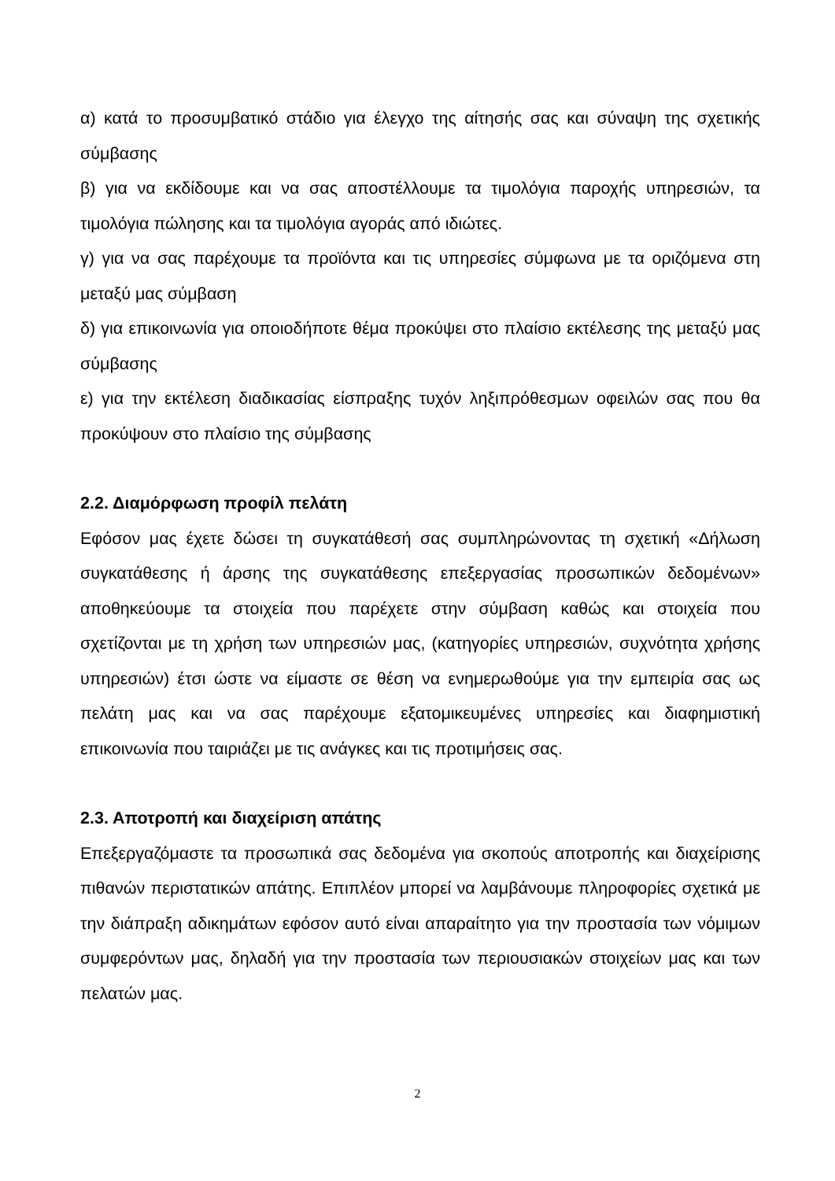α) κατά το προσυμβατικό στάδιο για έλεγχο της αίτησής σας και σύναψη της σχετικής σύμβασης
β) για να εκδίδουμε και να σας αποστέλλουμε τα τιμολόγια παροχής υπηρεσιών, τα τιμολόγια πώλησης και τα τιμολόγια αγοράς από ιδιώτες.
γ) για να σας παρέχουμε τα προϊόντα και τις υπηρεσίες σύμφωνα με τα οριζόμενα στη μεταξύ μας σύμβαση
δ) για επικοινωνία για οποιοδήποτε θέμα προκύψει στο πλαίσιο εκτέλεσης της μεταξύ μας σύμβασης
ε) για την εκτέλεση διαδικασίας είσπραξης τυχόν ληξιπρόθεσμων οφειλών σας που θα προκύψουν στο πλαίσιο της σύμβασης
2.2. Διαμόρφωση προφίλ πελάτη
Εφόσον μας έχετε δώσει τη συγκατάθεσή σας συμπληρώνοντας τη σχετική «Δήλωση συγκατάθεσης ή άρσης της συγκατάθεσης επεξεργασίας προσωπικών δεδομένων» αποθηκεύουμε τα στοιχεία που παρέχετε στην σύμβαση καθώς και στοιχεία που σχετίζονται με τη χρήση των υπηρεσιών μας, (κατηγορίες υπηρεσιών, συχνότητα χρήσης υπηρεσιών) έτσι ώστε να είμαστε σε θέση να ενημερωθούμε για την εμπειρία σας ως πελάτη μας και να σας παρέχουμε εξατομικευμένες υπηρεσίες και διαφημιστική επικοινωνία που ταιριάζει με τις ανάγκες και τις προτιμήσεις σας.
2.3. Αποτροπή και διαχείριση απάτης
Επεξεργαζόμαστε τα προσωπικά σας δεδομένα για σκοπούς αποτροπής και διαχείρισης πιθανών περιστατικών απάτης. Επιπλέον μπορεί να λαμβάνουμε πληροφορίες σχετικά με την διάπραξη αδικημάτων εφόσον αυτό είναι απαραίτητο για την προστασία των νόμιμων συμφερόντων μας, δηλαδή για την προστασία των περιουσιακών στοιχείων μας και των πελατών μας.
2